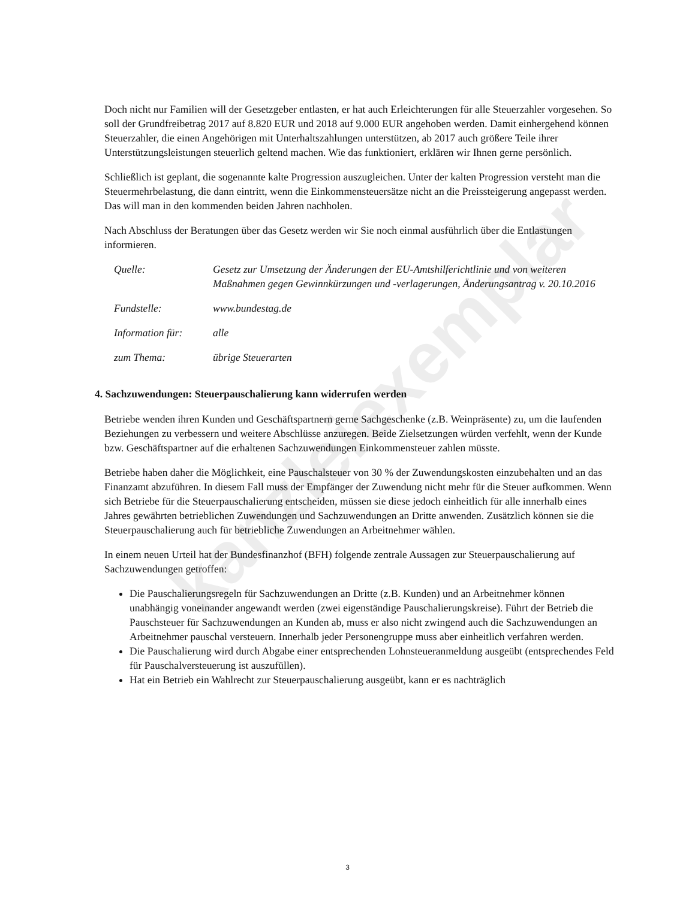kanzleiexemplar
Doch nicht nur Familien will der Gesetzgeber entlasten, er hat auch Erleichterungen für alle Steuerzahler vorgesehen. So soll der Grundfreibetrag 2017 auf 8.820 EUR und 2018 auf 9.000 EUR angehoben werden. Damit einhergehend können Steuerzahler, die einen Angehörigen mit Unterhaltszahlungen unterstützen, ab 2017 auch größere Teile ihrer Unterstützungsleistungen steuerlich geltend machen. Wie das funktioniert, erklären wir Ihnen gerne persönlich.
Schließlich ist geplant, die sogenannte kalte Progression auszugleichen. Unter der kalten Progression versteht man die Steuermehrbelastung, die dann eintritt, wenn die Einkommensteuersätze nicht an die Preissteigerung angepasst werden. Das will man in den kommenden beiden Jahren nachholen.
Nach Abschluss der Beratungen über das Gesetz werden wir Sie noch einmal ausführlich über die Entlastungen informieren.
| Quelle: | Gesetz zur Umsetzung der Änderungen der EU-Amtshilferichtlinie und von weiteren Maßnahmen gegen Gewinnkürzungen und -verlagerungen, Änderungsantrag v. 20.10.2016 |
| Fundstelle: | www.bundestag.de |
| Information für: | alle |
| zum Thema: | übrige Steuerarten |
4. Sachzuwendungen: Steuerpauschalierung kann widerrufen werden
Betriebe wenden ihren Kunden und Geschäftspartnern gerne Sachgeschenke (z.B. Weinpräsente) zu, um die laufenden Beziehungen zu verbessern und weitere Abschlüsse anzuregen. Beide Zielsetzungen würden verfehlt, wenn der Kunde bzw. Geschäftspartner auf die erhaltenen Sachzuwendungen Einkommensteuer zahlen müsste.
Betriebe haben daher die Möglichkeit, eine Pauschalsteuer von 30 % der Zuwendungskosten einzubehalten und an das Finanzamt abzuführen. In diesem Fall muss der Empfänger der Zuwendung nicht mehr für die Steuer aufkommen. Wenn sich Betriebe für die Steuerpauschalierung entscheiden, müssen sie diese jedoch einheitlich für alle innerhalb eines Jahres gewährten betrieblichen Zuwendungen und Sachzuwendungen an Dritte anwenden. Zusätzlich können sie die Steuerpauschalierung auch für betriebliche Zuwendungen an Arbeitnehmer wählen.
In einem neuen Urteil hat der Bundesfinanzhof (BFH) folgende zentrale Aussagen zur Steuerpauschalierung auf Sachzuwendungen getroffen:
Die Pauschalierungsregeln für Sachzuwendungen an Dritte (z.B. Kunden) und an Arbeitnehmer können unabhängig voneinander angewandt werden (zwei eigenständige Pauschalierungskreise). Führt der Betrieb die Pauschsteuer für Sachzuwendungen an Kunden ab, muss er also nicht zwingend auch die Sachzuwendungen an Arbeitnehmer pauschal versteuern. Innerhalb jeder Personengruppe muss aber einheitlich verfahren werden.
Die Pauschalierung wird durch Abgabe einer entsprechenden Lohnsteueranmeldung ausgeübt (entsprechendes Feld für Pauschalversteuerung ist auszufüllen).
Hat ein Betrieb ein Wahlrecht zur Steuerpauschalierung ausgeübt, kann er es nachträglich
3